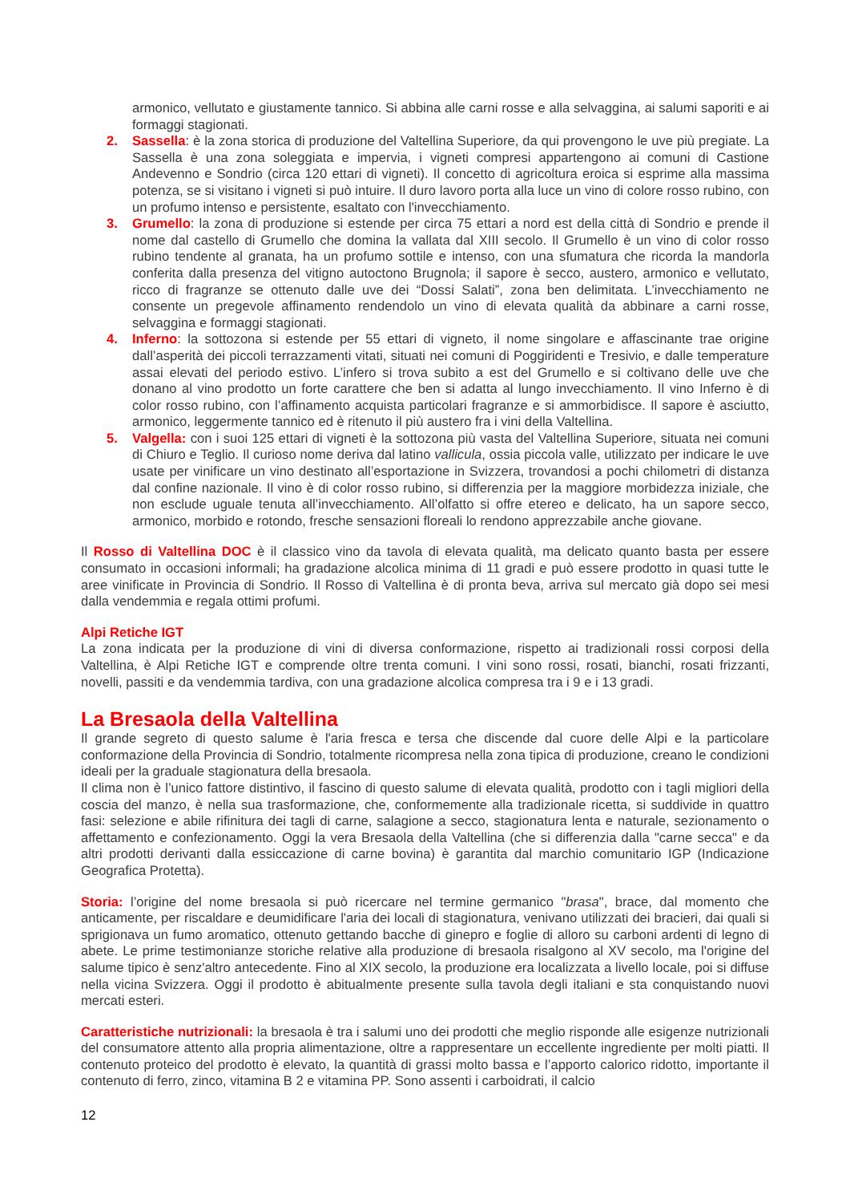armonico, vellutato e giustamente tannico. Si abbina alle carni rosse e alla selvaggina, ai salumi saporiti e ai formaggi stagionati.
2. Sassella: è la zona storica di produzione del Valtellina Superiore, da qui provengono le uve più pregiate. La Sassella è una zona soleggiata e impervia, i vigneti compresi appartengono ai comuni di Castione Andevenno e Sondrio (circa 120 ettari di vigneti). Il concetto di agricoltura eroica si esprime alla massima potenza, se si visitano i vigneti si può intuire. Il duro lavoro porta alla luce un vino di colore rosso rubino, con un profumo intenso e persistente, esaltato con l'invecchiamento.
3. Grumello: la zona di produzione si estende per circa 75 ettari a nord est della città di Sondrio e prende il nome dal castello di Grumello che domina la vallata dal XIII secolo. Il Grumello è un vino di color rosso rubino tendente al granata, ha un profumo sottile e intenso, con una sfumatura che ricorda la mandorla conferita dalla presenza del vitigno autoctono Brugnola; il sapore è secco, austero, armonico e vellutato, ricco di fragranze se ottenuto dalle uve dei “Dossi Salati”, zona ben delimitata. L’invecchiamento ne consente un pregevole affinamento rendendolo un vino di elevata qualità da abbinare a carni rosse, selvaggina e formaggi stagionati.
4. Inferno: la sottozona si estende per 55 ettari di vigneto, il nome singolare e affascinante trae origine dall’asperità dei piccoli terrazzamenti vitati, situati nei comuni di Poggiridenti e Tresivio, e dalle temperature assai elevati del periodo estivo. L’infero si trova subito a est del Grumello e si coltivano delle uve che donano al vino prodotto un forte carattere che ben si adatta al lungo invecchiamento. Il vino Inferno è di color rosso rubino, con l’affinamento acquista particolari fragranze e si ammorbidisce. Il sapore è asciutto, armonico, leggermente tannico ed è ritenuto il più austero fra i vini della Valtellina.
5. Valgella: con i suoi 125 ettari di vigneti è la sottozona più vasta del Valtellina Superiore, situata nei comuni di Chiuro e Teglio. Il curioso nome deriva dal latino vallicula, ossia piccola valle, utilizzato per indicare le uve usate per vinificare un vino destinato all’esportazione in Svizzera, trovandosi a pochi chilometri di distanza dal confine nazionale. Il vino è di color rosso rubino, si differenzia per la maggiore morbidezza iniziale, che non esclude uguale tenuta all’invecchiamento. All’olfatto si offre etereo e delicato, ha un sapore secco, armonico, morbido e rotondo, fresche sensazioni floreali lo rendono apprezzabile anche giovane.
Il Rosso di Valtellina DOC è il classico vino da tavola di elevata qualità, ma delicato quanto basta per essere consumato in occasioni informali; ha gradazione alcolica minima di 11 gradi e può essere prodotto in quasi tutte le aree vinificate in Provincia di Sondrio. Il Rosso di Valtellina è di pronta beva, arriva sul mercato già dopo sei mesi dalla vendemmia e regala ottimi profumi.
Alpi Retiche IGT
La zona indicata per la produzione di vini di diversa conformazione, rispetto ai tradizionali rossi corposi della Valtellina, è Alpi Retiche IGT e comprende oltre trenta comuni. I vini sono rossi, rosati, bianchi, rosati frizzanti, novelli, passiti e da vendemmia tardiva, con una gradazione alcolica compresa tra i 9 e i 13 gradi.
La Bresaola della Valtellina
Il grande segreto di questo salume è l'aria fresca e tersa che discende dal cuore delle Alpi e la particolare conformazione della Provincia di Sondrio, totalmente ricompresa nella zona tipica di produzione, creano le condizioni ideali per la graduale stagionatura della bresaola.
Il clima non è l’unico fattore distintivo, il fascino di questo salume di elevata qualità, prodotto con i tagli migliori della coscia del manzo, è nella sua trasformazione, che, conformemente alla tradizionale ricetta, si suddivide in quattro fasi: selezione e abile rifinitura dei tagli di carne, salagione a secco, stagionatura lenta e naturale, sezionamento o affettamento e confezionamento. Oggi la vera Bresaola della Valtellina (che si differenzia dalla "carne secca" e da altri prodotti derivanti dalla essiccazione di carne bovina) è garantita dal marchio comunitario IGP (Indicazione Geografica Protetta).
Storia: l’origine del nome bresaola si può ricercare nel termine germanico "brasa", brace, dal momento che anticamente, per riscaldare e deumidificare l'aria dei locali di stagionatura, venivano utilizzati dei bracieri, dai quali si sprigionava un fumo aromatico, ottenuto gettando bacche di ginepro e foglie di alloro su carboni ardenti di legno di abete. Le prime testimonianze storiche relative alla produzione di bresaola risalgono al XV secolo, ma l'origine del salume tipico è senz'altro antecedente. Fino al XIX secolo, la produzione era localizzata a livello locale, poi si diffuse nella vicina Svizzera. Oggi il prodotto è abitualmente presente sulla tavola degli italiani e sta conquistando nuovi mercati esteri.
Caratteristiche nutrizionali: la bresaola è tra i salumi uno dei prodotti che meglio risponde alle esigenze nutrizionali del consumatore attento alla propria alimentazione, oltre a rappresentare un eccellente ingrediente per molti piatti. Il contenuto proteico del prodotto è elevato, la quantità di grassi molto bassa e l’apporto calorico ridotto, importante il contenuto di ferro, zinco, vitamina B 2 e vitamina PP. Sono assenti i carboidrati, il calcio
12